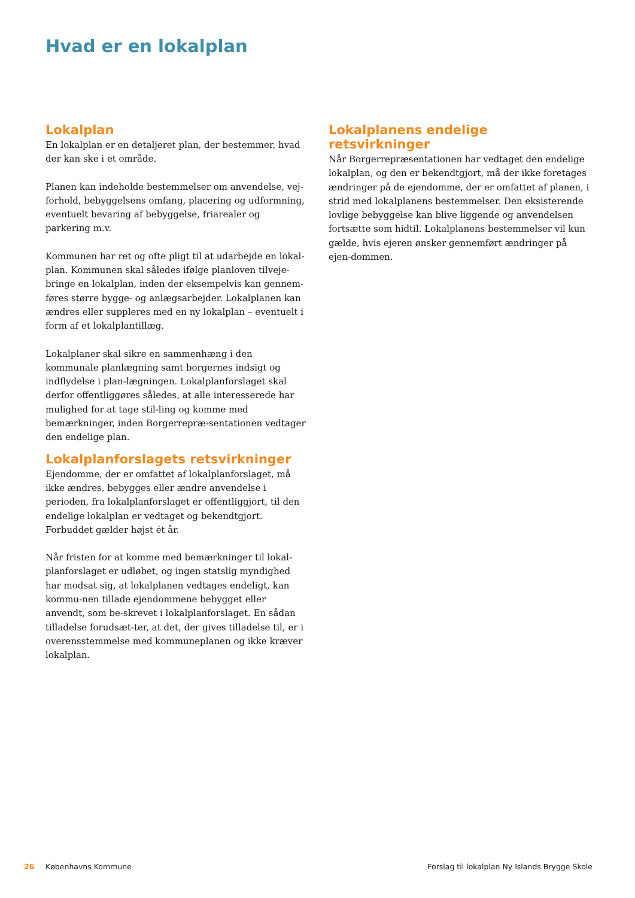Hvad er en lokalplan
Lokalplan
En lokalplan er en detaljeret plan, der bestemmer, hvad der kan ske i et område.
Planen kan indeholde bestemmelser om anvendelse, vej-forhold, bebyggelsens omfang, placering og udformning, eventuelt bevaring af bebyggelse, friarealer og parkering m.v.
Kommunen har ret og ofte pligt til at udarbejde en lokal-plan. Kommunen skal således ifølge planloven tilveje-bringe en lokalplan, inden der eksempelvis kan gennem-føres større bygge- og anlægsarbejder. Lokalplanen kan ændres eller suppleres med en ny lokalplan – eventuelt i form af et lokalplantillæg.
Lokalplaner skal sikre en sammenhæng i den kommunale planlægning samt borgernes indsigt og indflydelse i plan-lægningen. Lokalplanforslaget skal derfor offentliggøres således, at alle interesserede har mulighed for at tage stil-ling og komme med bemærkninger, inden Borgerrepræ-sentationen vedtager den endelige plan.
Lokalplanforslagets retsvirkninger
Ejendomme, der er omfattet af lokalplanforslaget, må ikke ændres, bebygges eller ændre anvendelse i perioden, fra lokalplanforslaget er offentliggjort, til den endelige lokalplan er vedtaget og bekendtgjort. Forbuddet gælder højst ét år.
Når fristen for at komme med bemærkninger til lokal-planforslaget er udløbet, og ingen statslig myndighed har modsat sig, at lokalplanen vedtages endeligt, kan kommu-nen tillade ejendommene bebygget eller anvendt, som be-skrevet i lokalplanforslaget. En sådan tilladelse forudsæt-ter, at det, der gives tilladelse til, er i overensstemmelse med kommuneplanen og ikke kræver lokalplan.
Lokalplanens endelige retsvirkninger
Når Borgerrepræsentationen har vedtaget den endelige lokalplan, og den er bekendtgjort, må der ikke foretages ændringer på de ejendomme, der er omfattet af planen, i strid med lokalplanens bestemmelser. Den eksisterende lovlige bebyggelse kan blive liggende og anvendelsen fortsætte som hidtil. Lokalplanens bestemmelser vil kun gælde, hvis ejeren ønsker gennemført ændringer på ejen-dommen.
26 Københavns Kommune Forslag til lokalplan Ny Islands Brygge Skole